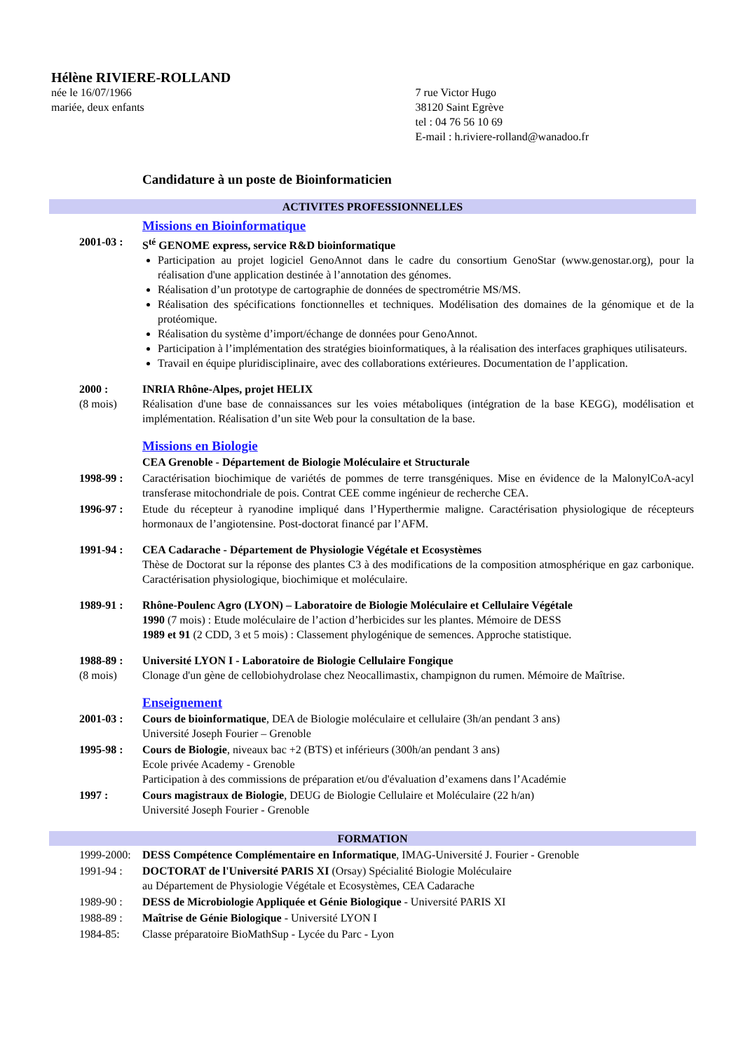Hélène RIVIERE-ROLLAND
née le 16/07/1966
mariée, deux enfants
7 rue Victor Hugo
38120 Saint Egrève
tel : 04 76 56 10 69
E-mail : h.riviere-rolland@wanadoo.fr
Candidature à un poste de Bioinformaticien
ACTIVITES PROFESSIONNELLES
Missions en Bioinformatique
2001-03 : S<sup>té</sup> GENOME express, service R&D bioinformatique
Participation au projet logiciel GenoAnnot dans le cadre du consortium GenoStar (www.genostar.org), pour la réalisation d'une application destinée à l’annotation des génomes.
Réalisation d’un prototype de cartographie de données de spectrométrie MS/MS.
Réalisation des spécifications fonctionnelles et techniques. Modélisation des domaines de la génomique et de la protéomique.
Réalisation du système d’import/échange de données pour GenoAnnot.
Participation à l’implémentation des stratégies bioinformatiques, à la réalisation des interfaces graphiques utilisateurs.
Travail en équipe pluridisciplinaire, avec des collaborations extérieures. Documentation de l’application.
2000 :
(8 mois)
INRIA Rhône-Alpes, projet HELIX
Réalisation d'une base de connaissances sur les voies métaboliques (intégration de la base KEGG), modélisation et implémentation. Réalisation d’un site Web pour la consultation de la base.
Missions en Biologie
CEA Grenoble - Département de Biologie Moléculaire et Structurale
1998-99 : Caractérisation biochimique de variétés de pommes de terre transgéniques. Mise en évidence de la MalonylCoA-acyl transferase mitochondriale de pois. Contrat CEE comme ingénieur de recherche CEA.
1996-97 : Etude du récepteur à ryanodine impliqué dans l’Hyperthermie maligne. Caractérisation physiologique de récepteurs hormonaux de l’angiotensine. Post-doctorat financé par l’AFM.
1991-94 : CEA Cadarache - Département de Physiologie Végétale et Ecosystèmes
Thèse de Doctorat sur la réponse des plantes C3 à des modifications de la composition atmosphérique en gaz carbonique. Caractérisation physiologique, biochimique et moléculaire.
1989-91 : Rhône-Poulenc Agro (LYON) – Laboratoire de Biologie Moléculaire et Cellulaire Végétale
1990 (7 mois) : Etude moléculaire de l’action d’herbicides sur les plantes. Mémoire de DESS
1989 et 91 (2 CDD, 3 et 5 mois) : Classement phylogénique de semences. Approche statistique.
1988-89 :
(8 mois)
Université LYON I - Laboratoire de Biologie Cellulaire Fongique
Clonage d'un gène de cellobiohydrolase chez Neocallimastix, champignon du rumen. Mémoire de Maîtrise.
Enseignement
2001-03 : Cours de bioinformatique, DEA de Biologie moléculaire et cellulaire (3h/an pendant 3 ans)
Université Joseph Fourier – Grenoble
1995-98 : Cours de Biologie, niveaux bac +2 (BTS) et inférieurs (300h/an pendant 3 ans)
Ecole privée Academy - Grenoble
Participation à des commissions de préparation et/ou d'évaluation d’examens dans l’Académie
1997 : Cours magistraux de Biologie, DEUG de Biologie Cellulaire et Moléculaire (22 h/an)
Université Joseph Fourier - Grenoble
FORMATION
1999-2000: DESS Compétence Complémentaire en Informatique, IMAG-Université J. Fourier - Grenoble
1991-94 : DOCTORAT de l'Université PARIS XI (Orsay) Spécialité Biologie Moléculaire
au Département de Physiologie Végétale et Ecosystèmes, CEA Cadarache
1989-90 : DESS de Microbiologie Appliquée et Génie Biologique - Université PARIS XI
1988-89 : Maîtrise de Génie Biologique - Université LYON I
1984-85: Classe préparatoire BioMathSup - Lycée du Parc - Lyon